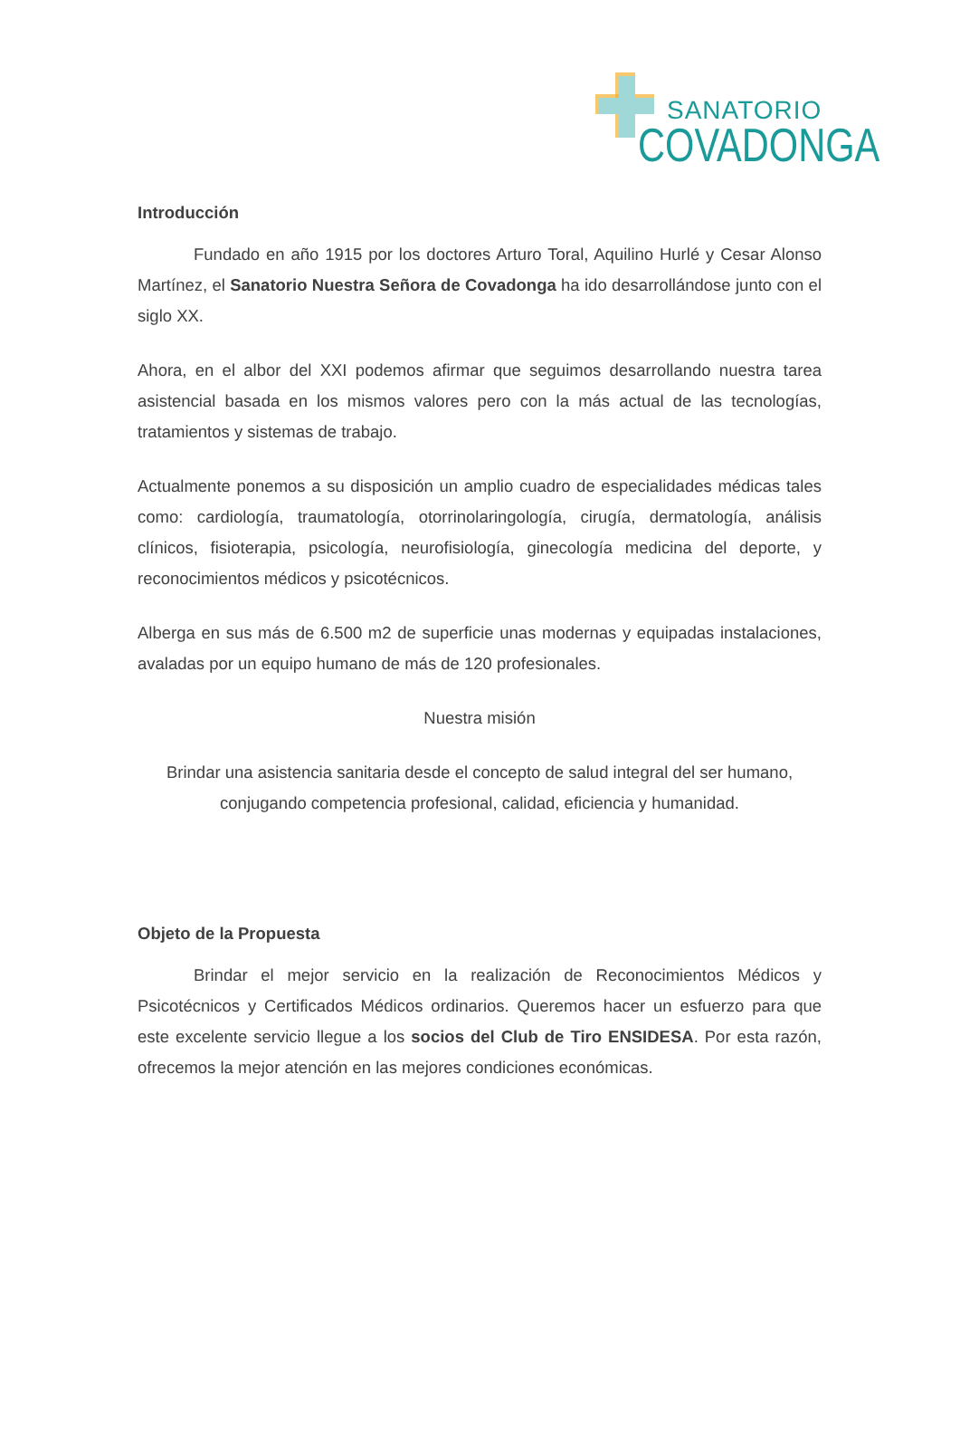SANATORIO
COVADONGA
Introducción
Fundado en año 1915 por los doctores Arturo Toral, Aquilino Hurlé y Cesar Alonso Martínez, el Sanatorio Nuestra Señora de Covadonga ha ido desarrollándose junto con el siglo XX.
Ahora, en el albor del XXI podemos afirmar que seguimos desarrollando nuestra tarea asistencial basada en los mismos valores pero con la más actual de las tecnologías, tratamientos y sistemas de trabajo.
Actualmente ponemos a su disposición un amplio cuadro de especialidades médicas tales como: cardiología, traumatología, otorrinolaringología, cirugía, dermatología, análisis clínicos, fisioterapia, psicología, neurofisiología, ginecología medicina del deporte, y reconocimientos médicos y psicotécnicos.
Alberga en sus más de 6.500 m2 de superficie unas modernas y equipadas instalaciones, avaladas por un equipo humano de más de 120 profesionales.
Nuestra misión
Brindar una asistencia sanitaria desde el concepto de salud integral del ser humano, conjugando competencia profesional, calidad, eficiencia y humanidad.
Objeto de la Propuesta
Brindar el mejor servicio en la realización de Reconocimientos Médicos y Psicotécnicos y Certificados Médicos ordinarios. Queremos hacer un esfuerzo para que este excelente servicio llegue a los socios del Club de Tiro ENSIDESA. Por esta razón, ofrecemos la mejor atención en las mejores condiciones económicas.